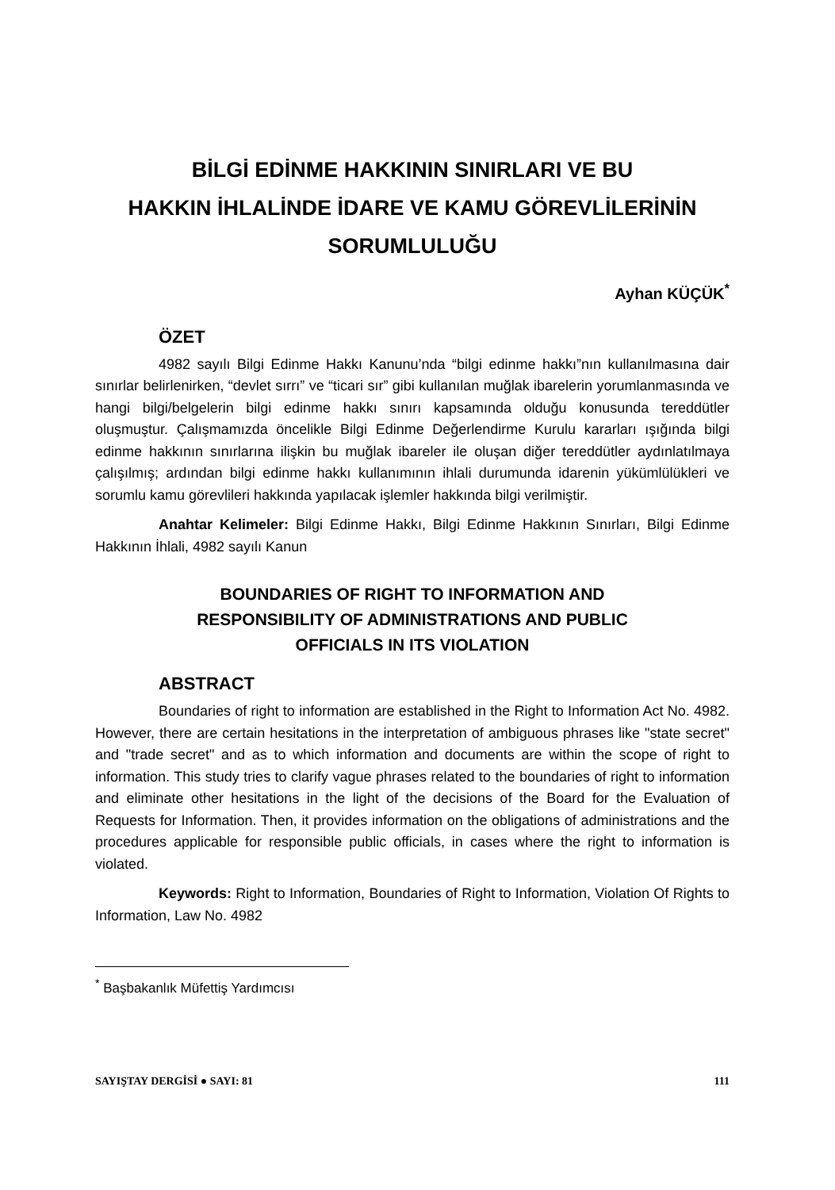BİLGİ EDİNME HAKKININ SINIRLARI VE BU
HAKKIN İHLALİNDE İDARE VE KAMU GÖREVLİLERİNİN
SORUMLULUĞU
Ayhan KÜÇÜK<sup>*</sup>
ÖZET
4982 sayılı Bilgi Edinme Hakkı Kanunu’nda “bilgi edinme hakkı”nın kullanılmasına dair sınırlar belirlenirken, “devlet sırrı” ve “ticari sır” gibi kullanılan muğlak ibarelerin yorumlanmasında ve hangi bilgi/belgelerin bilgi edinme hakkı sınırı kapsamında olduğu konusunda tereddütler oluşmuştur. Çalışmamızda öncelikle Bilgi Edinme Değerlendirme Kurulu kararları ışığında bilgi edinme hakkının sınırlarına ilişkin bu muğlak ibareler ile oluşan diğer tereddütler aydınlatılmaya çalışılmış; ardından bilgi edinme hakkı kullanımının ihlali durumunda idarenin yükümlülükleri ve sorumlu kamu görevlileri hakkında yapılacak işlemler hakkında bilgi verilmiştir.
Anahtar Kelimeler: Bilgi Edinme Hakkı, Bilgi Edinme Hakkının Sınırları, Bilgi Edinme Hakkının İhlali, 4982 sayılı Kanun
BOUNDARIES OF RIGHT TO INFORMATION AND
RESPONSIBILITY OF ADMINISTRATIONS AND PUBLIC
OFFICIALS IN ITS VIOLATION
ABSTRACT
Boundaries of right to information are established in the Right to Information Act No. 4982. However, there are certain hesitations in the interpretation of ambiguous phrases like "state secret" and "trade secret" and as to which information and documents are within the scope of right to information. This study tries to clarify vague phrases related to the boundaries of right to information and eliminate other hesitations in the light of the decisions of the Board for the Evaluation of Requests for Information. Then, it provides information on the obligations of administrations and the procedures applicable for responsible public officials, in cases where the right to information is violated.
Keywords: Right to Information, Boundaries of Right to Information, Violation Of Rights to Information, Law No. 4982
<sup>*</sup> Başbakanlık Müfettiş Yardımcısı
SAYIŞTAY DERGİSİ ● SAYI: 81 111